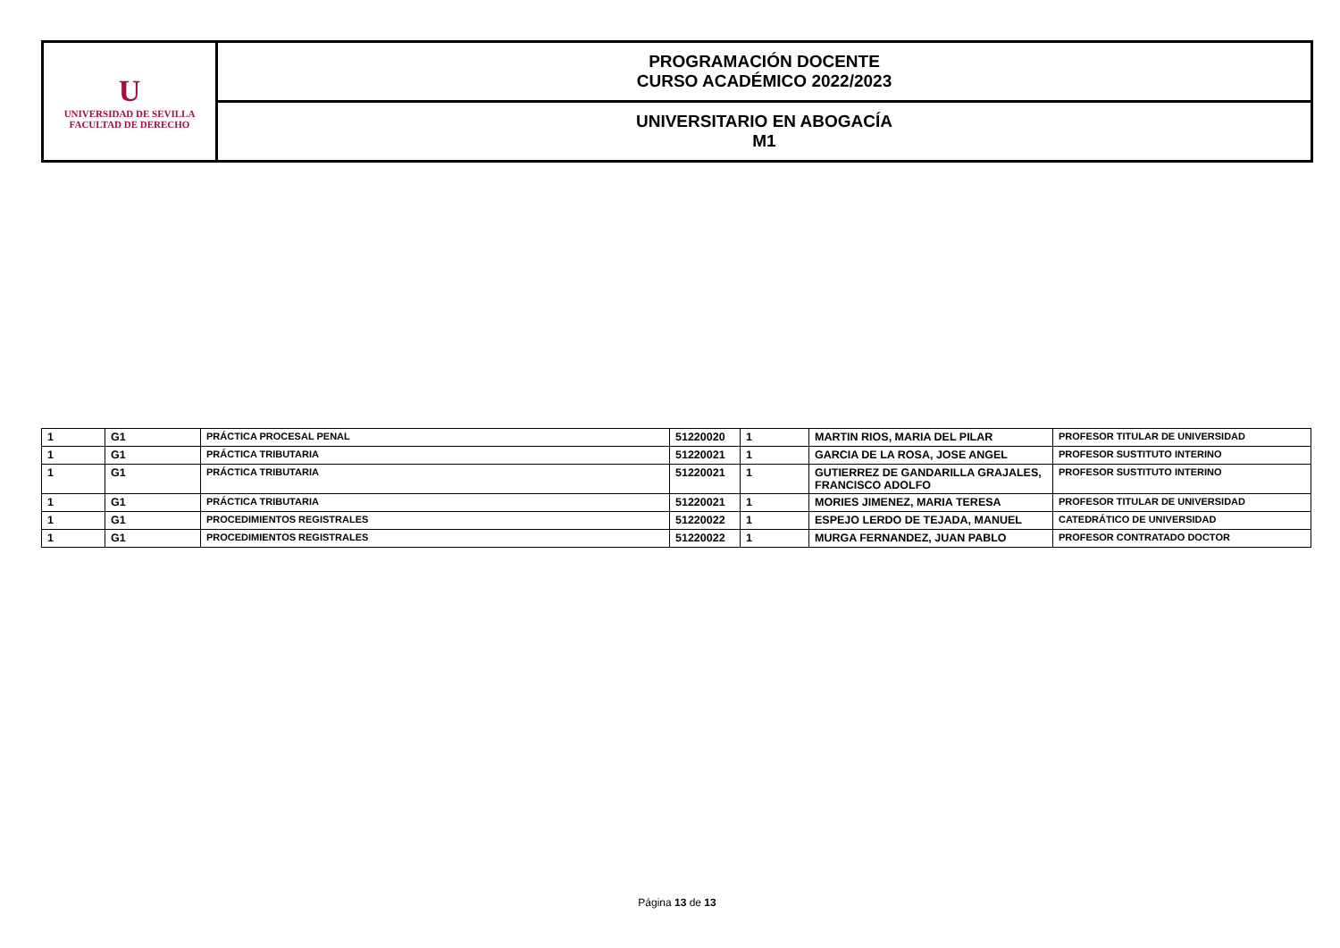| U UNIVERSIDAD DE SEVILLA FACULTAD DE DERECHO | PROGRAMACIÓN DOCENTE CURSO ACADÉMICO 2022/2023 |
| | UNIVERSITARIO EN ABOGACÍA M1 |
| 1 | G1 | PRÁCTICA PROCESAL PENAL | 51220020 | 1 | MARTIN RIOS, MARIA DEL PILAR | PROFESOR TITULAR DE UNIVERSIDAD |
| 1 | G1 | PRÁCTICA TRIBUTARIA | 51220021 | 1 | GARCIA DE LA ROSA, JOSE ANGEL | PROFESOR SUSTITUTO INTERINO |
| 1 | G1 | PRÁCTICA TRIBUTARIA | 51220021 | 1 | GUTIERREZ DE GANDARILLA GRAJALES, FRANCISCO ADOLFO | PROFESOR SUSTITUTO INTERINO |
| 1 | G1 | PRÁCTICA TRIBUTARIA | 51220021 | 1 | MORIES JIMENEZ, MARIA TERESA | PROFESOR TITULAR DE UNIVERSIDAD |
| 1 | G1 | PROCEDIMIENTOS REGISTRALES | 51220022 | 1 | ESPEJO LERDO DE TEJADA, MANUEL | CATEDRÁTICO DE UNIVERSIDAD |
| 1 | G1 | PROCEDIMIENTOS REGISTRALES | 51220022 | 1 | MURGA FERNANDEZ, JUAN PABLO | PROFESOR CONTRATADO DOCTOR |
Página 13 de 13